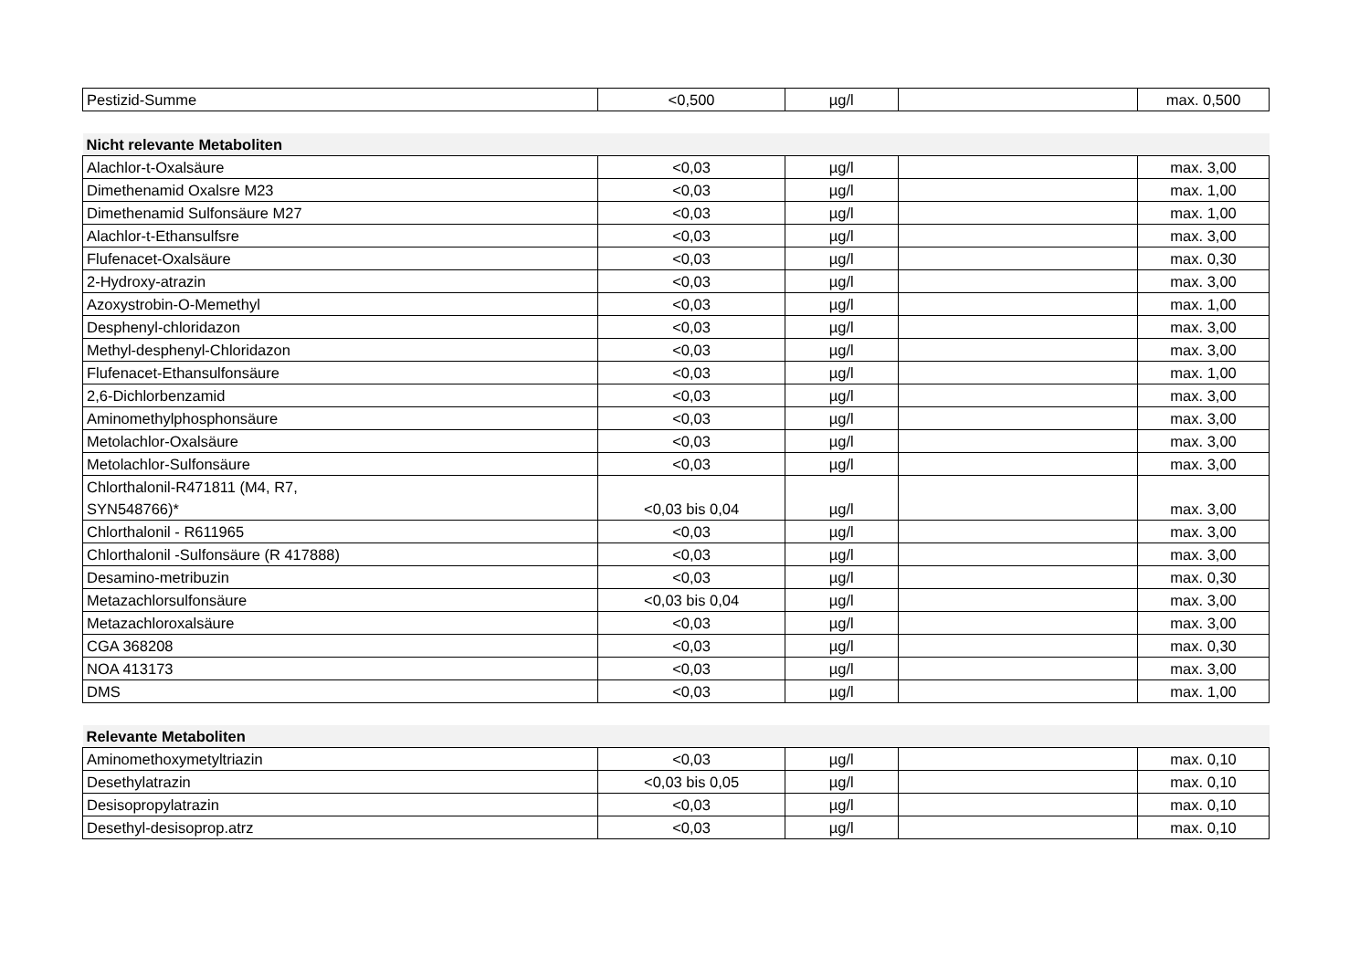| Pestizid-Summe | <0,500 | µg/l | | max. 0,500 |
| Nicht relevante Metaboliten | | | | |
| Alachlor-t-Oxalsäure | <0,03 | µg/l | | max. 3,00 |
| Dimethenamid Oxalsre M23 | <0,03 | µg/l | | max. 1,00 |
| Dimethenamid Sulfonsäure M27 | <0,03 | µg/l | | max. 1,00 |
| Alachlor-t-Ethansulfsre | <0,03 | µg/l | | max. 3,00 |
| Flufenacet-Oxalsäure | <0,03 | µg/l | | max. 0,30 |
| 2-Hydroxy-atrazin | <0,03 | µg/l | | max. 3,00 |
| Azoxystrobin-O-Memethyl | <0,03 | µg/l | | max. 1,00 |
| Desphenyl-chloridazon | <0,03 | µg/l | | max. 3,00 |
| Methyl-desphenyl-Chloridazon | <0,03 | µg/l | | max. 3,00 |
| Flufenacet-Ethansulfonsäure | <0,03 | µg/l | | max. 1,00 |
| 2,6-Dichlorbenzamid | <0,03 | µg/l | | max. 3,00 |
| Aminomethylphosphonsäure | <0,03 | µg/l | | max. 3,00 |
| Metolachlor-Oxalsäure | <0,03 | µg/l | | max. 3,00 |
| Metolachlor-Sulfonsäure | <0,03 | µg/l | | max. 3,00 |
| Chlorthalonil-R471811 (M4, R7, SYN548766)* | <0,03 bis 0,04 | µg/l | | max. 3,00 |
| Chlorthalonil - R611965 | <0,03 | µg/l | | max. 3,00 |
| Chlorthalonil -Sulfonsäure (R 417888) | <0,03 | µg/l | | max. 3,00 |
| Desamino-metribuzin | <0,03 | µg/l | | max. 0,30 |
| Metazachlorsulfonsäure | <0,03 bis 0,04 | µg/l | | max. 3,00 |
| Metazachloroxalsäure | <0,03 | µg/l | | max. 3,00 |
| CGA 368208 | <0,03 | µg/l | | max. 0,30 |
| NOA 413173 | <0,03 | µg/l | | max. 3,00 |
| DMS | <0,03 | µg/l | | max. 1,00 |
| Relevante Metaboliten | | | | |
| Aminomethoxymetyltriazin | <0,03 | µg/l | | max. 0,10 |
| Desethylatrazin | <0,03 bis 0,05 | µg/l | | max. 0,10 |
| Desisopropylatrazin | <0,03 | µg/l | | max. 0,10 |
| Desethyl-desisoprop.atrz | <0,03 | µg/l | | max. 0,10 |